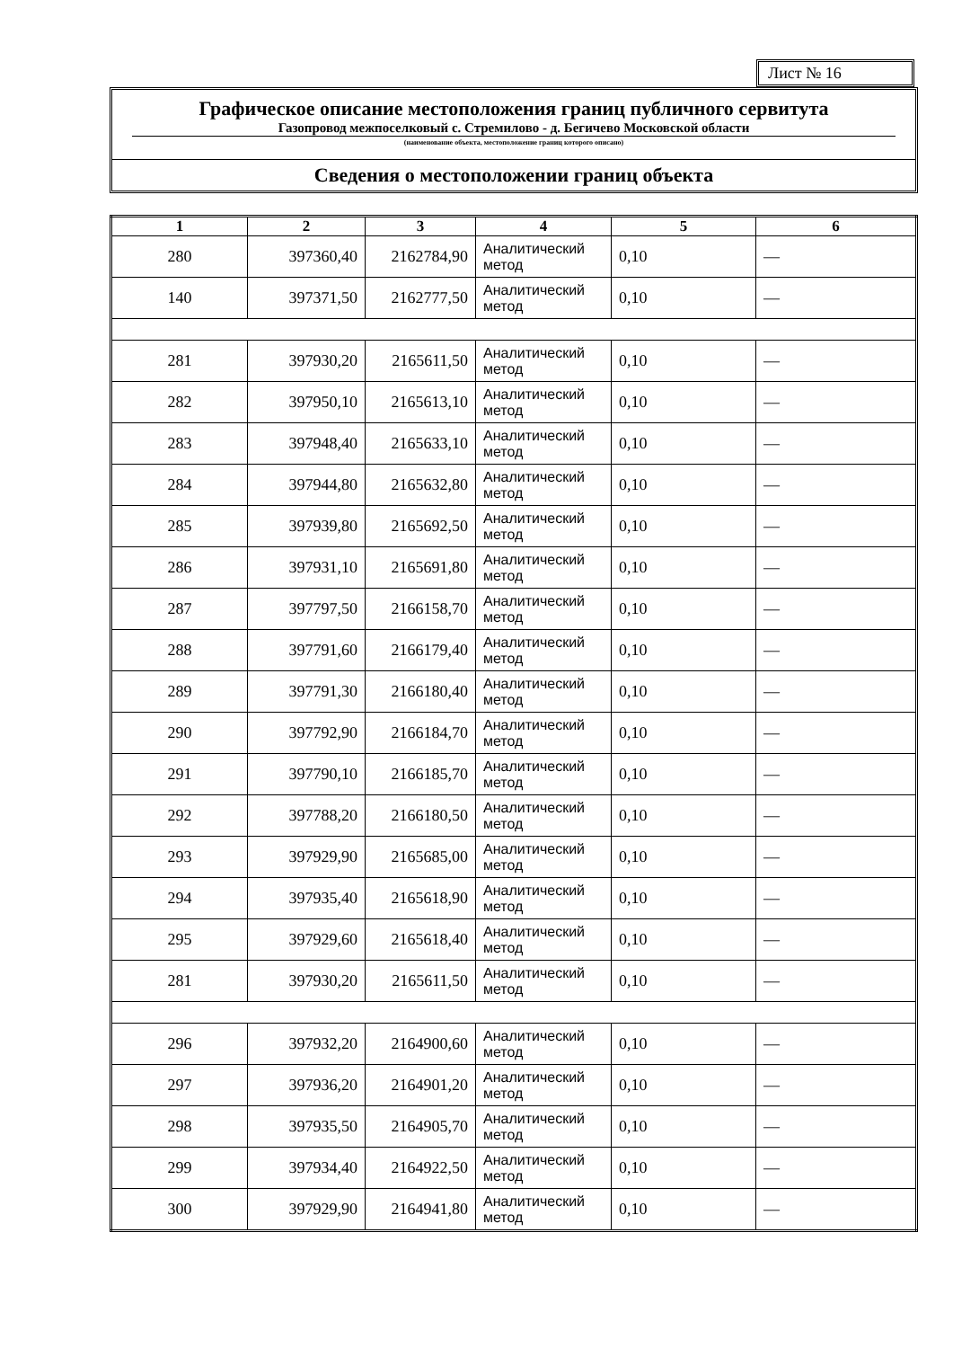Лист № 16
Графическое описание местоположения границ публичного сервитута
Газопровод межпоселковый с. Стремилово - д. Бегичево Московской области
(наименование объекта, местоположение границ которого описано)
Сведения о местоположении границ объекта
| 1 | 2 | 3 | 4 | 5 | 6 |
| --- | --- | --- | --- | --- | --- |
| 280 | 397360,40 | 2162784,90 | Аналитический метод | 0,10 | — |
| 140 | 397371,50 | 2162777,50 | Аналитический метод | 0,10 | — |
| 281 | 397930,20 | 2165611,50 | Аналитический метод | 0,10 | — |
| 282 | 397950,10 | 2165613,10 | Аналитический метод | 0,10 | — |
| 283 | 397948,40 | 2165633,10 | Аналитический метод | 0,10 | — |
| 284 | 397944,80 | 2165632,80 | Аналитический метод | 0,10 | — |
| 285 | 397939,80 | 2165692,50 | Аналитический метод | 0,10 | — |
| 286 | 397931,10 | 2165691,80 | Аналитический метод | 0,10 | — |
| 287 | 397797,50 | 2166158,70 | Аналитический метод | 0,10 | — |
| 288 | 397791,60 | 2166179,40 | Аналитический метод | 0,10 | — |
| 289 | 397791,30 | 2166180,40 | Аналитический метод | 0,10 | — |
| 290 | 397792,90 | 2166184,70 | Аналитический метод | 0,10 | — |
| 291 | 397790,10 | 2166185,70 | Аналитический метод | 0,10 | — |
| 292 | 397788,20 | 2166180,50 | Аналитический метод | 0,10 | — |
| 293 | 397929,90 | 2165685,00 | Аналитический метод | 0,10 | — |
| 294 | 397935,40 | 2165618,90 | Аналитический метод | 0,10 | — |
| 295 | 397929,60 | 2165618,40 | Аналитический метод | 0,10 | — |
| 281 | 397930,20 | 2165611,50 | Аналитический метод | 0,10 | — |
| 296 | 397932,20 | 2164900,60 | Аналитический метод | 0,10 | — |
| 297 | 397936,20 | 2164901,20 | Аналитический метод | 0,10 | — |
| 298 | 397935,50 | 2164905,70 | Аналитический метод | 0,10 | — |
| 299 | 397934,40 | 2164922,50 | Аналитический метод | 0,10 | — |
| 300 | 397929,90 | 2164941,80 | Аналитический метод | 0,10 | — |